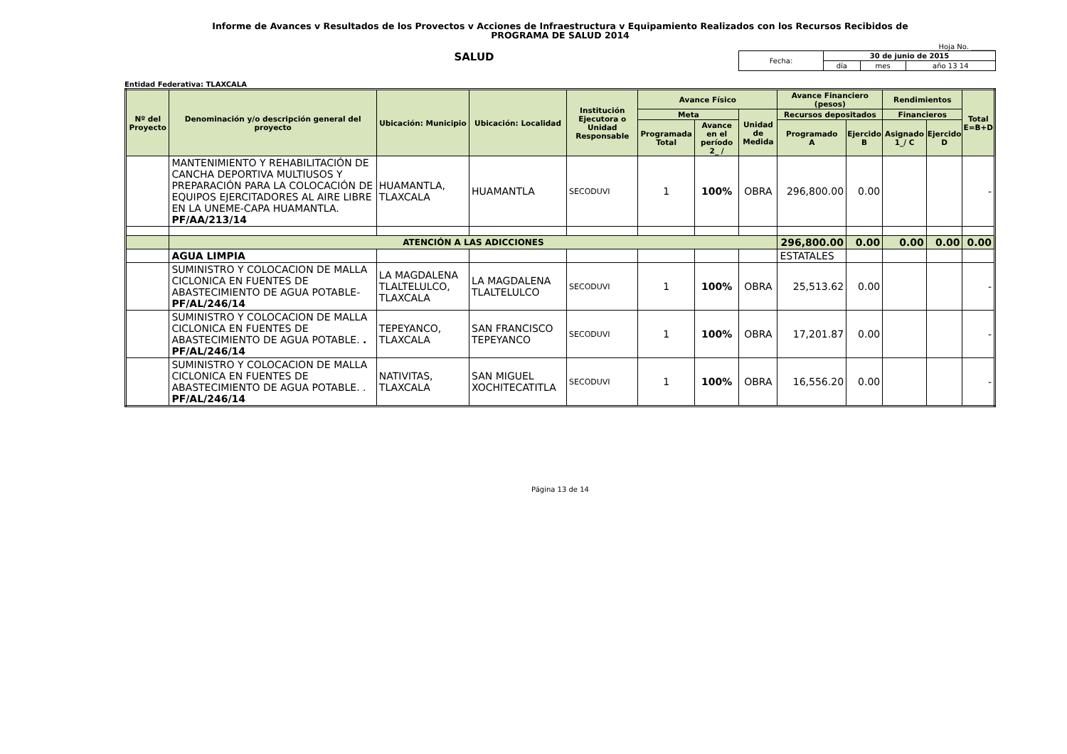Informe de Avances v Resultados de los Provectos v Acciones de Infraestructura v Equipamiento Realizados con los Recursos Recibidos de
PROGRAMA DE SALUD 2014
Hoja No. _______
SALUD
| Fecha: | 30 de junio de 2015 | | |
| | día | mes | año 13 14 |
Entidad Federativa: TLAXCALA
| Nº del Proyecto | Denominación y/o descripción general del proyecto | Ubicación: Municipio | Ubicación: Localidad | Institución Ejecutora o Unidad Responsable | Avance Físico | | | Avance Financiero (pesos) | | Rendimientos | | Total E=B+D |
| --- | --- | --- | --- | --- | --- | --- | --- | --- | --- | --- | --- | --- |
| | | | | | Meta | | Unidad de Medida | Recursos depositados | | Financieros | | |
| | | | | | Programada Total | Avance en el período 2_ / | | Programado A | Ejercido B | Asignado 1_/ C | Ejercido D | |
| | MANTENIMIENTO Y REHABILITACIÓN DE CANCHA DEPORTIVA MULTIUSOS Y PREPARACIÓN PARA LA COLOCACIÓN DE EQUIPOS EJERCITADORES AL AIRE LIBRE EN LA UNEME-CAPA HUAMANTLA. PF/AA/213/14 | HUAMANTLA, TLAXCALA | HUAMANTLA | SECODUVI | 1 | 100% | OBRA | 296,800.00 | 0.00 | | | - |
| | ATENCIÓN A LAS ADICCIONES | | | | | | | 296,800.00 | 0.00 | 0.00 | 0.00 | 0.00 |
| | AGUA LIMPIA | | | | | | | ESTATALES | | | | |
| | SUMINISTRO Y COLOCACION DE MALLA CICLONICA EN FUENTES DE ABASTECIMIENTO DE AGUA POTABLE- PF/AL/246/14 | LA MAGDALENA TLALTELULCO, TLAXCALA | LA MAGDALENA TLALTELULCO | SECODUVI | 1 | 100% | OBRA | 25,513.62 | 0.00 | | | - |
| | SUMINISTRO Y COLOCACION DE MALLA CICLONICA EN FUENTES DE ABASTECIMIENTO DE AGUA POTABLE. . PF/AL/246/14 | TEPEYANCO, TLAXCALA | SAN FRANCISCO TEPEYANCO | SECODUVI | 1 | 100% | OBRA | 17,201.87 | 0.00 | | | - |
| | SUMINISTRO Y COLOCACION DE MALLA CICLONICA EN FUENTES DE ABASTECIMIENTO DE AGUA POTABLE. . PF/AL/246/14 | NATIVITAS, TLAXCALA | SAN MIGUEL XOCHITECATITLA | SECODUVI | 1 | 100% | OBRA | 16,556.20 | 0.00 | | | - |
Página 13 de 14